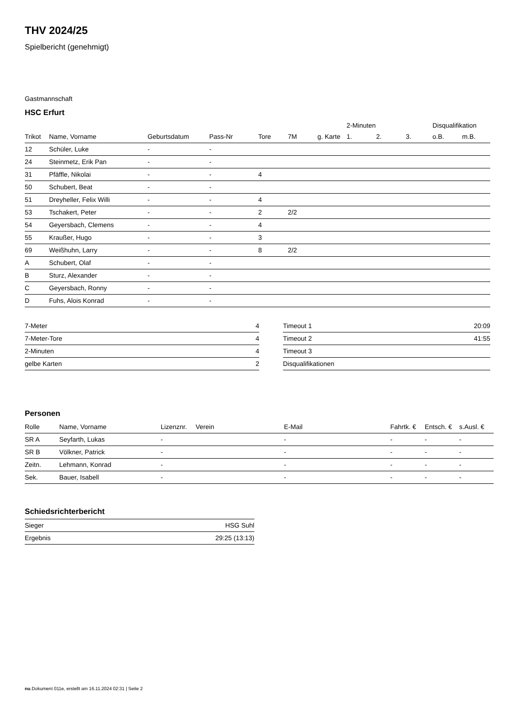THV 2024/25
Spielbericht (genehmigt)
Gastmannschaft
HSC Erfurt
| | | | | | | | 2-Minuten | | | Disqualifikation | |
| --- | --- | --- | --- | --- | --- | --- | --- | --- | --- | --- | --- |
| Trikot | Name, Vorname | Geburtsdatum | Pass-Nr | Tore | 7M | g. Karte | 1. | 2. | 3. | o.B. | m.B. |
| 12 | Schüler, Luke | - | - | | | | | | | | |
| 24 | Steinmetz, Erik Pan | - | - | | | | | | | | |
| 31 | Pfäffle, Nikolai | - | - | 4 | | | | | | | |
| 50 | Schubert, Beat | - | - | | | | | | | | |
| 51 | Dreyheller, Felix Willi | - | - | 4 | | | | | | | |
| 53 | Tschakert, Peter | - | - | 2 | 2/2 | | | | | | |
| 54 | Geyersbach, Clemens | - | - | 4 | | | | | | | |
| 55 | Kraußer, Hugo | - | - | 3 | | | | | | | |
| 69 | Weißhuhn, Larry | - | - | 8 | 2/2 | | | | | | |
| A | Schubert, Olaf | - | - | | | | | | | | |
| B | Sturz, Alexander | - | - | | | | | | | | |
| C | Geyersbach, Ronny | - | - | | | | | | | | |
| D | Fuhs, Alois Konrad | - | - | | | | | | | | |
| 7-Meter | 4 |
| 7-Meter-Tore | 4 |
| 2-Minuten | 4 |
| gelbe Karten | 2 |
| Timeout 1 | 20:09 |
| Timeout 2 | 41:55 |
| Timeout 3 | |
| Disqualifikationen | |
Personen
| Rolle | Name, Vorname | Lizenznr. | Verein | E-Mail | Fahrtk. € | Entsch. € | s.Ausl. € |
| --- | --- | --- | --- | --- | --- | --- | --- |
| SR A | Seyfarth, Lukas | - | | - | - | - | - |
| SR B | Völkner, Patrick | - | | - | - | - | - |
| Zeitn. | Lehmann, Konrad | - | | - | - | - | - |
| Sek. | Bauer, Isabell | - | | - | - | - | - |
Schiedsrichterbericht
| Sieger | HSG Suhl |
| Ergebnis | 29:25 (13:13) |
nu.Dokument 011e, erstellt am 16.11.2024 02:31 | Seite 2